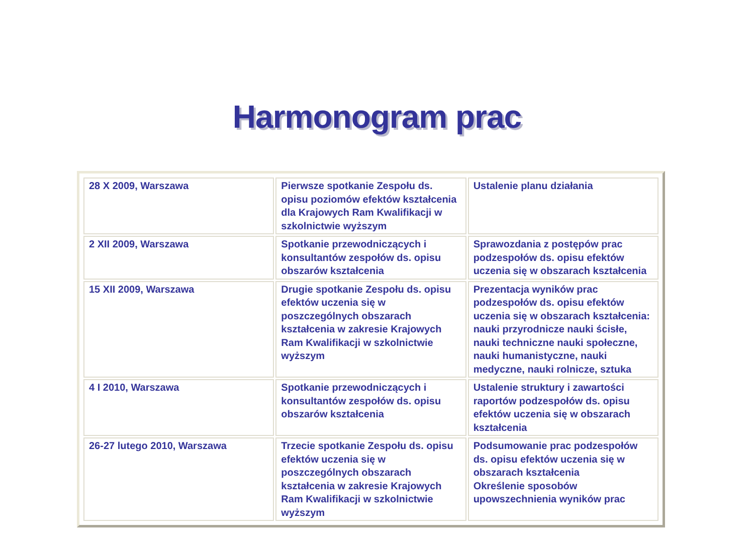Harmonogram prac
| 28 X 2009, Warszawa | Pierwsze spotkanie Zespołu ds. opisu poziomów efektów kształcenia dla Krajowych Ram Kwalifikacji w szkolnictwie wyższym | Ustalenie planu działania |
| 2 XII 2009, Warszawa | Spotkanie przewodniczących i konsultantów zespołów ds. opisu obszarów kształcenia | Sprawozdania z postępów prac podzespołów ds. opisu efektów uczenia się w obszarach kształcenia |
| 15 XII 2009, Warszawa | Drugie spotkanie Zespołu ds. opisu efektów uczenia się w poszczególnych obszarach kształcenia w zakresie Krajowych Ram Kwalifikacji w szkolnictwie wyższym | Prezentacja wyników prac podzespołów ds. opisu efektów uczenia się w obszarach kształcenia: nauki przyrodnicze nauki ścisłe, nauki techniczne nauki społeczne, nauki humanistyczne, nauki medyczne, nauki rolnicze, sztuka |
| 4 I 2010, Warszawa | Spotkanie przewodniczących i konsultantów zespołów ds. opisu obszarów kształcenia | Ustalenie struktury i zawartości raportów podzespołów ds. opisu efektów uczenia się w obszarach kształcenia |
| 26-27 lutego 2010, Warszawa | Trzecie spotkanie Zespołu ds. opisu efektów uczenia się w poszczególnych obszarach kształcenia w zakresie Krajowych Ram Kwalifikacji w szkolnictwie wyższym | Podsumowanie prac podzespołów ds. opisu efektów uczenia się w obszarach kształcenia Określenie sposobów upowszechnienia wyników prac |